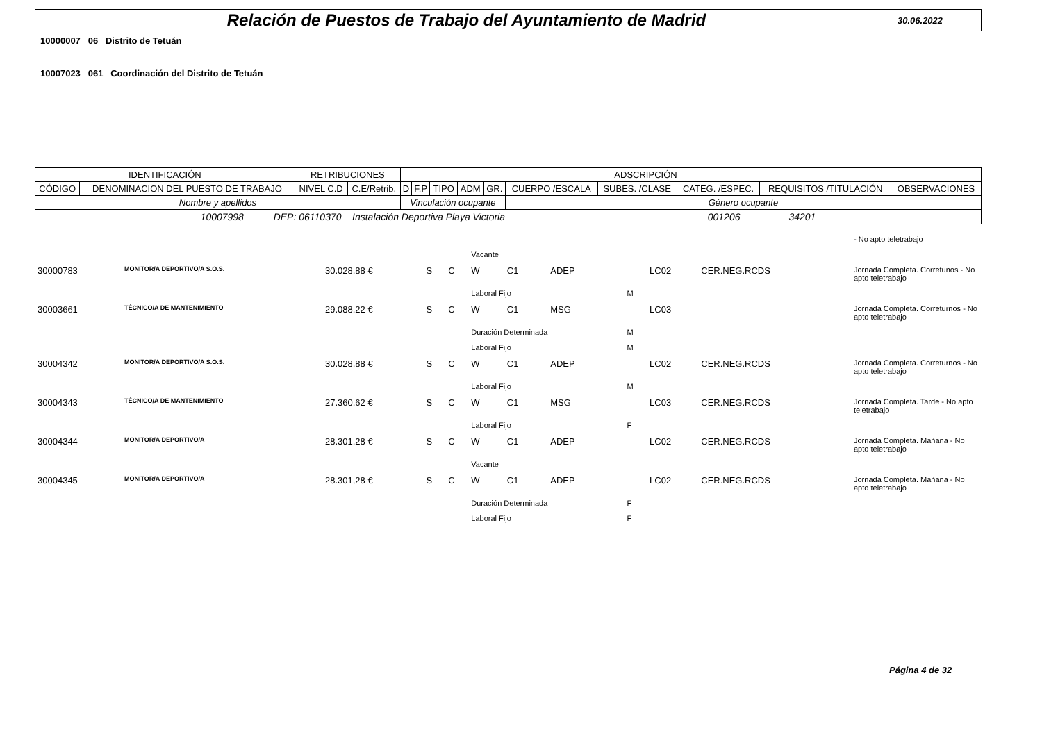Relación de Puestos de Trabajo del Ayuntamiento de Madrid
30.06.2022
10000007 06 Distrito de Tetuán
10007023 061 Coordinación del Distrito de Tetuán
| IDENTIFICACIÓN | | RETRIBUCIONES | | ADSCRIPCIÓN | | | | | | | | | |
| --- | --- | --- | --- | --- | --- | --- | --- | --- | --- | --- | --- | --- | --- |
| CÓDIGO | DENOMINACION DEL PUESTO DE TRABAJO | NIVEL C.D | C.E/Retrib. | D | F.P | TIPO | ADM | GR. | CUERPO /ESCALA | SUBES. /CLASE | CATEG. /ESPEC. | REQUISITOS /TITULACIÓN | OBSERVACIONES |
| Nombre y apellidos | | | | Vinculación ocupante | | | | | Género ocupante | | | | |
| 10007998 DEP: 06110370 Instalación Deportiva Playa Victoria 001206 34201 | | | | | | | | | | | | | |
| | | | | | | | | | | | | - No apto teletrabajo |
| | | | | | Vacante | | | | | | | |
| 30000783 | MONITOR/A DEPORTIVO/A S.O.S. | 30.028,88 € | S | C | W | C1 | ADEP | | LC02 | CER.NEG.RCDS | | Jornada Completa. Corretunos - No apto teletrabajo |
| | | | | | Laboral Fijo | | | M | | | | |
| 30003661 | TÉCNICO/A DE MANTENIMIENTO | 29.088,22 € | S | C | W | C1 | MSG | | LC03 | | | Jornada Completa. Correturnos - No apto teletrabajo |
| | | | | | Duración Determinada | | | M | | | | |
| | | | | | Laboral Fijo | | | M | | | | |
| 30004342 | MONITOR/A DEPORTIVO/A S.O.S. | 30.028,88 € | S | C | W | C1 | ADEP | | LC02 | CER.NEG.RCDS | | Jornada Completa. Correturnos - No apto teletrabajo |
| | | | | | Laboral Fijo | | | M | | | | |
| 30004343 | TÉCNICO/A DE MANTENIMIENTO | 27.360,62 € | S | C | W | C1 | MSG | | LC03 | CER.NEG.RCDS | | Jornada Completa. Tarde - No apto teletrabajo |
| | | | | | Laboral Fijo | | | F | | | | |
| 30004344 | MONITOR/A DEPORTIVO/A | 28.301,28 € | S | C | W | C1 | ADEP | | LC02 | CER.NEG.RCDS | | Jornada Completa. Mañana - No apto teletrabajo |
| | | | | | Vacante | | | | | | | |
| 30004345 | MONITOR/A DEPORTIVO/A | 28.301,28 € | S | C | W | C1 | ADEP | | LC02 | CER.NEG.RCDS | | Jornada Completa. Mañana - No apto teletrabajo |
| | | | | | Duración Determinada | | | F | | | | |
| | | | | | Laboral Fijo | | | F | | | | |
Página 4 de 32